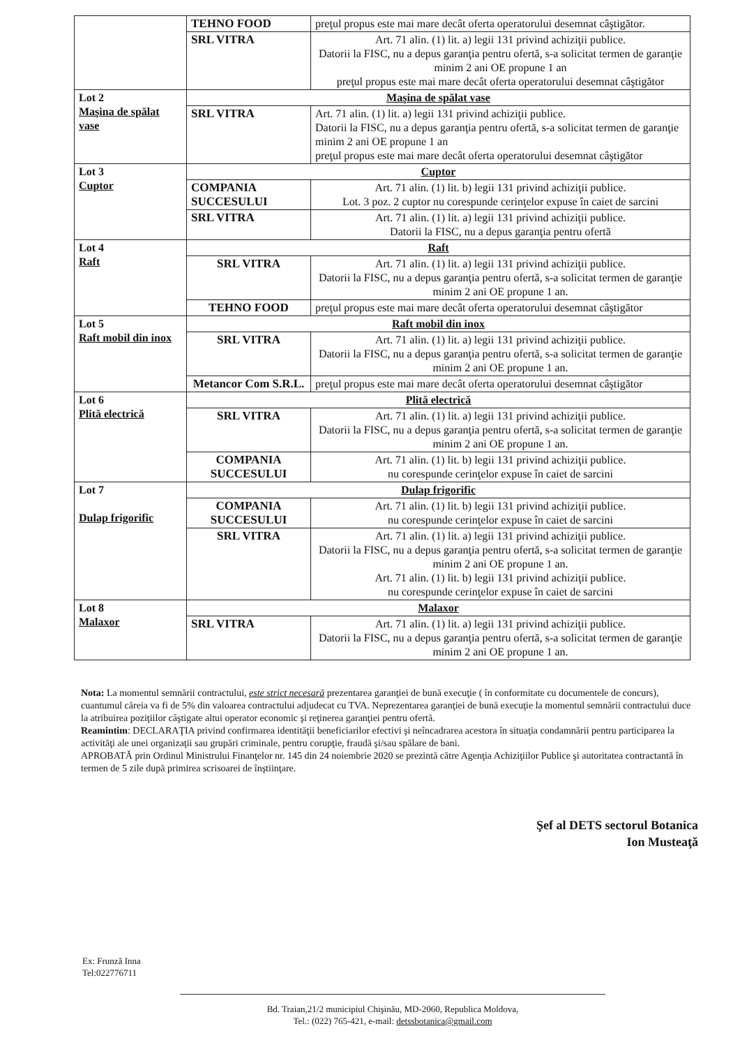| | TEHNO FOOD | preţul propus este mai mare decât oferta operatorului desemnat câştigător. |
| | SRL VITRA | Art. 71 alin. (1) lit. a) legii 131 privind achiziţii publice. Datorii la FISC, nu a depus garanţia pentru ofertă, s-a solicitat termen de garanţie minim 2 ani OE propune 1 an preţul propus este mai mare decât oferta operatorului desemnat câştigător |
| Lot 2 Maşina de spălat vase | Maşina de spălat vase | |
| | SRL VITRA | Art. 71 alin. (1) lit. a) legii 131 privind achiziţii publice. Datorii la FISC, nu a depus garanţia pentru ofertă, s-a solicitat termen de garanţie minim 2 ani OE propune 1 an preţul propus este mai mare decât oferta operatorului desemnat câştigător |
| Lot 3 Cuptor | Cuptor | |
| | COMPANIA SUCCESULUI | Art. 71 alin. (1) lit. b) legii 131 privind achiziţii publice. Lot. 3 poz. 2 cuptor nu corespunde cerinţelor expuse în caiet de sarcini |
| | SRL VITRA | Art. 71 alin. (1) lit. a) legii 131 privind achiziţii publice. Datorii la FISC, nu a depus garanţia pentru ofertă |
| Lot 4 Raft | Raft | |
| | SRL VITRA | Art. 71 alin. (1) lit. a) legii 131 privind achiziţii publice. Datorii la FISC, nu a depus garanţia pentru ofertă, s-a solicitat termen de garanţie minim 2 ani OE propune 1 an. |
| | TEHNO FOOD | preţul propus este mai mare decât oferta operatorului desemnat câştigător |
| Lot 5 Raft mobil din inox | Raft mobil din inox | |
| | SRL VITRA | Art. 71 alin. (1) lit. a) legii 131 privind achiziţii publice. Datorii la FISC, nu a depus garanţia pentru ofertă, s-a solicitat termen de garanţie minim 2 ani OE propune 1 an. |
| | Metancor Com S.R.L. | preţul propus este mai mare decât oferta operatorului desemnat câştigător |
| Lot 6 Plită electrică | Plită electrică | |
| | SRL VITRA | Art. 71 alin. (1) lit. a) legii 131 privind achiziţii publice. Datorii la FISC, nu a depus garanţia pentru ofertă, s-a solicitat termen de garanţie minim 2 ani OE propune 1 an. |
| | COMPANIA SUCCESULUI | Art. 71 alin. (1) lit. b) legii 131 privind achiziţii publice. nu corespunde cerinţelor expuse în caiet de sarcini |
| Lot 7 Dulap frigorific | Dulap frigorific | |
| | COMPANIA SUCCESULUI | Art. 71 alin. (1) lit. b) legii 131 privind achiziţii publice. nu corespunde cerinţelor expuse în caiet de sarcini |
| | SRL VITRA | Art. 71 alin. (1) lit. a) legii 131 privind achiziţii publice. Datorii la FISC, nu a depus garanţia pentru ofertă, s-a solicitat termen de garanţie minim 2 ani OE propune 1 an. Art. 71 alin. (1) lit. b) legii 131 privind achiziţii publice. nu corespunde cerinţelor expuse în caiet de sarcini |
| Lot 8 Malaxor | Malaxor | |
| | SRL VITRA | Art. 71 alin. (1) lit. a) legii 131 privind achiziţii publice. Datorii la FISC, nu a depus garanţia pentru ofertă, s-a solicitat termen de garanţie minim 2 ani OE propune 1 an. |
Nota: La momentul semnării contractului, este strict necesară prezentarea garanţiei de bună execuţie ( în conformitate cu documentele de concurs), cuantumul căreia va fi de 5% din valoarea contractului adjudecat cu TVA. Neprezentarea garanţiei de bună execuţie la momentul semnării contractului duce la atribuirea poziţiilor câştigate altui operator economic şi reţinerea garanţiei pentru ofertă.
Reamintim: DECLARAŢIA privind confirmarea identităţii beneficiarilor efectivi şi neîncadrarea acestora în situaţia condamnării pentru participarea la activităţi ale unei organizaţii sau grupări criminale, pentru corupţie, fraudă şi/sau spălare de bani.
APROBATĂ prin Ordinul Ministrului Finanţelor nr. 145 din 24 noiembrie 2020 se prezintă către Agenţia Achiziţiilor Publice şi autoritatea contractantă în termen de 5 zile după primirea scrisoarei de înştiinţare.
Şef al DETS sectorul Botanica
Ion Musteaţă
Ex: Frunză Inna
Tel:022776711
Bd. Traian,21/2 municipiul Chişinău, MD-2060, Republica Moldova,
Tel.: (022) 765-421, e-mail: detssbotanica@gmail.com